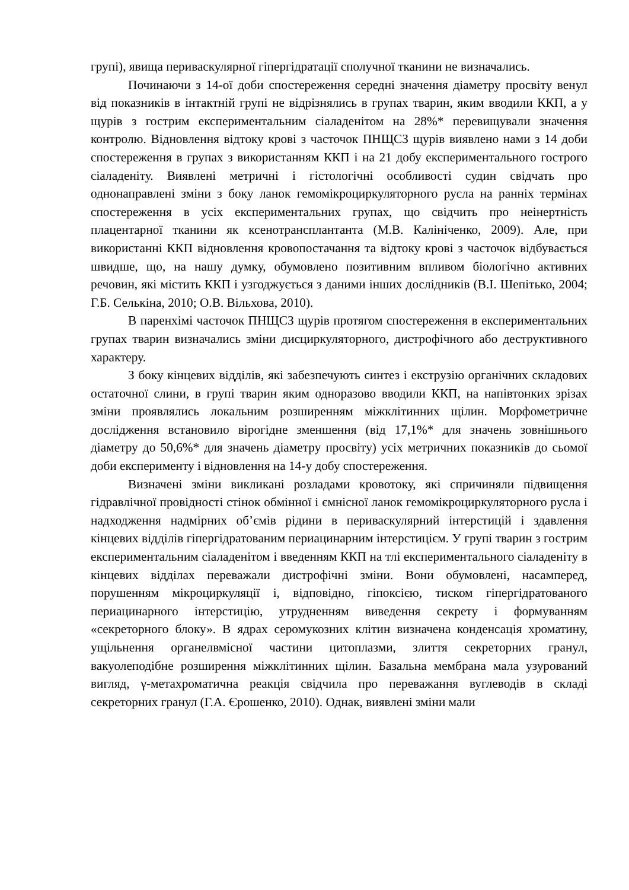групі), явища периваскулярної гіпергідратації сполучної тканини не визначались.
Починаючи з 14-ої доби спостереження середні значення діаметру просвіту венул від показників в інтактній групі не відрізнялись в групах тварин, яким вводили ККП, а у щурів з гострим експериментальним сіаладенітом на 28%* перевищували значення контролю. Відновлення відтоку крові з часточок ПНЩСЗ щурів виявлено нами з 14 доби спостереження в групах з використанням ККП і на 21 добу експериментального гострого сіаладеніту. Виявлені метричні і гістологічні особливості судин свідчать про однонаправлені зміни з боку ланок гемомікроциркуляторного русла на ранніх термінах спостереження в усіх експериментальних групах, що свідчить про неінертність плацентарної тканини як ксенотрансплантанта (М.В. Калініченко, 2009). Але, при використанні ККП відновлення кровопостачання та відтоку крові з часточок відбувається швидше, що, на нашу думку, обумовлено позитивним впливом біологічно активних речовин, які містить ККП і узгоджується з даними інших дослідників (В.І. Шепітько, 2004; Г.Б. Селькіна, 2010; О.В. Вільхова, 2010).
В паренхімі часточок ПНЩСЗ щурів протягом спостереження в експериментальних групах тварин визначались зміни дисциркуляторного, дистрофічного або деструктивного характеру.
З боку кінцевих відділів, які забезпечують синтез і екструзію органічних складових остаточної слини, в групі тварин яким одноразово вводили ККП, на напівтонких зрізах зміни проявлялись локальним розширенням міжклітинних щілин. Морфометричне дослідження встановило вірогідне зменшення (від 17,1%* для значень зовнішнього діаметру до 50,6%* для значень діаметру просвіту) усіх метричних показників до сьомої доби експерименту і відновлення на 14-у добу спостереження.
Визначені зміни викликані розладами кровотоку, які спричиняли підвищення гідравлічної провідності стінок обмінної і ємнісної ланок гемомікроциркуляторного русла і надходження надмірних об’ємів рідини в периваскулярний інтерстицій і здавлення кінцевих відділів гіпергідратованим периацинарним інтерстицієм. У групі тварин з гострим експериментальним сіаладенітом і введенням ККП на тлі експериментального сіаладеніту в кінцевих відділах переважали дистрофічні зміни. Вони обумовлені, насамперед, порушенням мікроциркуляції і, відповідно, гіпоксією, тиском гіпергідратованого периацинарного інтерстицію, утрудненням виведення секрету і формуванням «секреторного блоку». В ядрах серомукозних клітин визначена конденсація хроматину, ущільнення органелвмісної частини цитоплазми, злиття секреторних гранул, вакуолеподібне розширення міжклітинних щілин. Базальна мембрана мала узурований вигляд, γ-метахроматична реакція свідчила про переважання вуглеводів в складі секреторних гранул (Г.А. Єрошенко, 2010). Однак, виявлені зміни мали